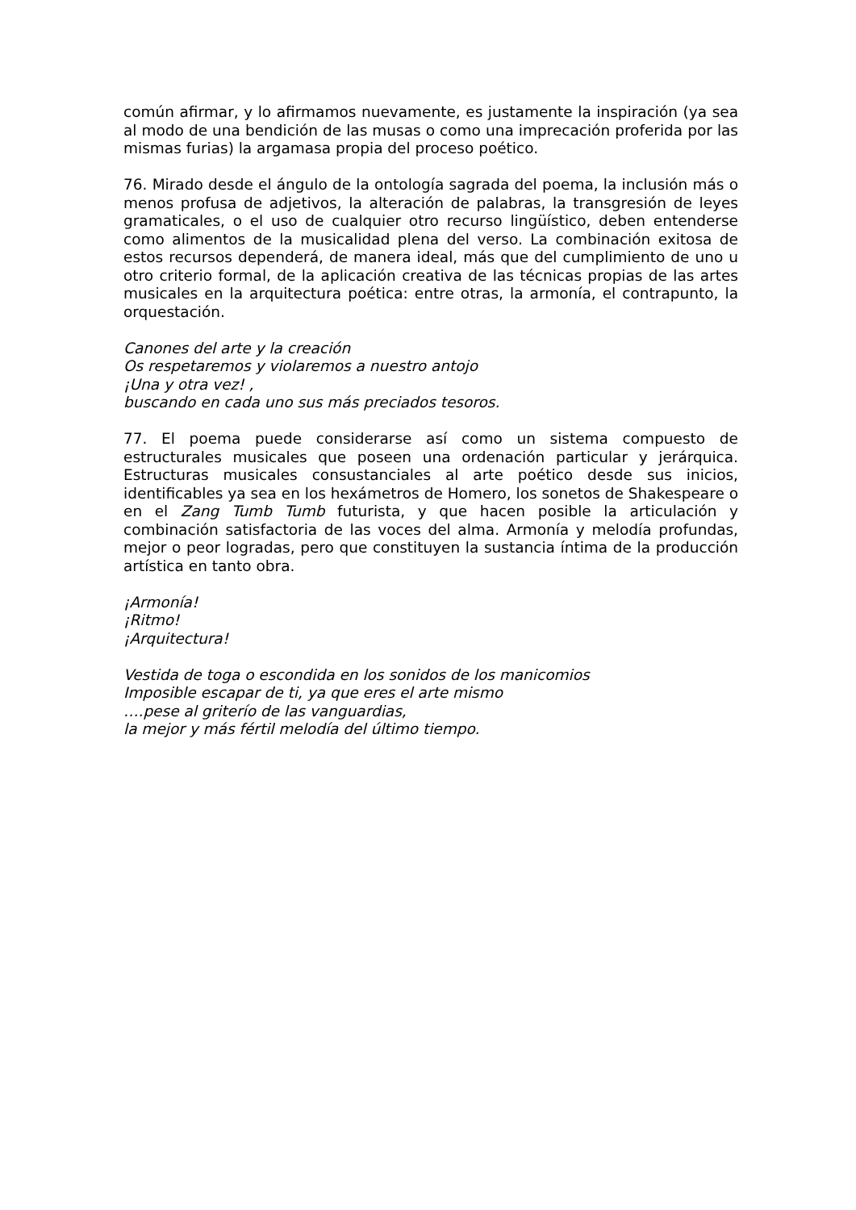común afirmar, y lo afirmamos nuevamente, es justamente la inspiración (ya sea al modo de una bendición de las musas o como una imprecación proferida por las mismas furias) la argamasa propia del proceso poético.
76. Mirado desde el ángulo de la ontología sagrada del poema, la inclusión más o menos profusa de adjetivos, la alteración de palabras, la transgresión de leyes gramaticales, o el uso de cualquier otro recurso lingüístico, deben entenderse como alimentos de la musicalidad plena del verso. La combinación exitosa de estos recursos dependerá, de manera ideal, más que del cumplimiento de uno u otro criterio formal, de la aplicación creativa de las técnicas propias de las artes musicales en la arquitectura poética: entre otras, la armonía, el contrapunto, la orquestación.
Canones del arte y la creación
Os respetaremos y violaremos a nuestro antojo
¡Una y otra vez! ,
buscando en cada uno sus más preciados tesoros.
77. El poema puede considerarse así como un sistema compuesto de estructurales musicales que poseen una ordenación particular y jerárquica. Estructuras musicales consustanciales al arte poético desde sus inicios, identificables ya sea en los hexámetros de Homero, los sonetos de Shakespeare o en el Zang Tumb Tumb futurista, y que hacen posible la articulación y combinación satisfactoria de las voces del alma. Armonía y melodía profundas, mejor o peor logradas, pero que constituyen la sustancia íntima de la producción artística en tanto obra.
¡Armonía!
¡Ritmo!
¡Arquitectura!
Vestida de toga o escondida en los sonidos de los manicomios
Imposible escapar de ti, ya que eres el arte mismo
….pese al griterío de las vanguardias,
la mejor y más fértil melodía del último tiempo.